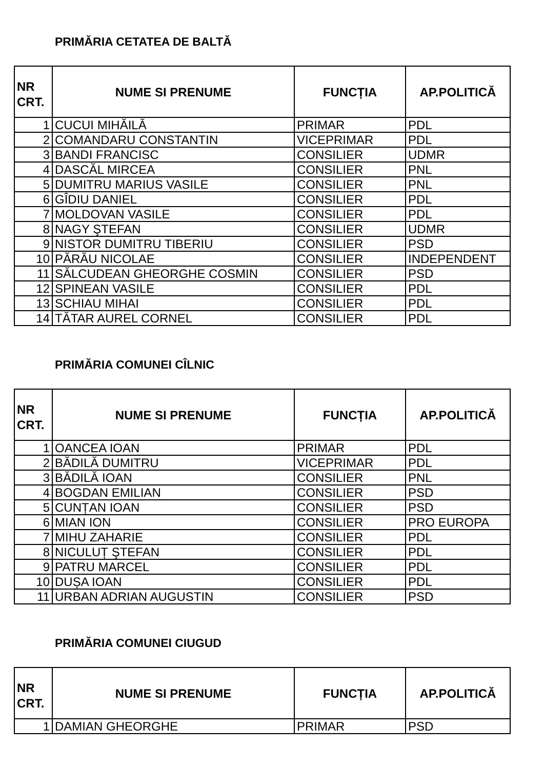PRIMĂRIA CETATEA DE BALTĂ
| NR CRT. | NUME SI PRENUME | FUNCȚIA | AP.POLITICĂ |
| --- | --- | --- | --- |
| 1 | CUCUI MIHĂILĂ | PRIMAR | PDL |
| 2 | COMANDARU CONSTANTIN | VICEPRIMAR | PDL |
| 3 | BANDI FRANCISC | CONSILIER | UDMR |
| 4 | DASCĂL MIRCEA | CONSILIER | PNL |
| 5 | DUMITRU MARIUS VASILE | CONSILIER | PNL |
| 6 | GÎDIU DANIEL | CONSILIER | PDL |
| 7 | MOLDOVAN VASILE | CONSILIER | PDL |
| 8 | NAGY ŞTEFAN | CONSILIER | UDMR |
| 9 | NISTOR DUMITRU TIBERIU | CONSILIER | PSD |
| 10 | PĂRĂU NICOLAE | CONSILIER | INDEPENDENT |
| 11 | SĂLCUDEAN GHEORGHE COSMIN | CONSILIER | PSD |
| 12 | SPINEAN VASILE | CONSILIER | PDL |
| 13 | SCHIAU MIHAI | CONSILIER | PDL |
| 14 | TĂTAR AUREL CORNEL | CONSILIER | PDL |
PRIMĂRIA COMUNEI CÎLNIC
| NR CRT. | NUME SI PRENUME | FUNCȚIA | AP.POLITICĂ |
| --- | --- | --- | --- |
| 1 | OANCEA IOAN | PRIMAR | PDL |
| 2 | BĂDILĂ DUMITRU | VICEPRIMAR | PDL |
| 3 | BĂDILĂ IOAN | CONSILIER | PNL |
| 4 | BOGDAN EMILIAN | CONSILIER | PSD |
| 5 | CUNȚAN IOAN | CONSILIER | PSD |
| 6 | MIAN ION | CONSILIER | PRO EUROPA |
| 7 | MIHU ZAHARIE | CONSILIER | PDL |
| 8 | NICULUȚ ŞTEFAN | CONSILIER | PDL |
| 9 | PATRU MARCEL | CONSILIER | PDL |
| 10 | DUȘA IOAN | CONSILIER | PDL |
| 11 | URBAN ADRIAN AUGUSTIN | CONSILIER | PSD |
PRIMĂRIA COMUNEI CIUGUD
| NR CRT. | NUME SI PRENUME | FUNCȚIA | AP.POLITICĂ |
| --- | --- | --- | --- |
| 1 | DAMIAN GHEORGHE | PRIMAR | PSD |